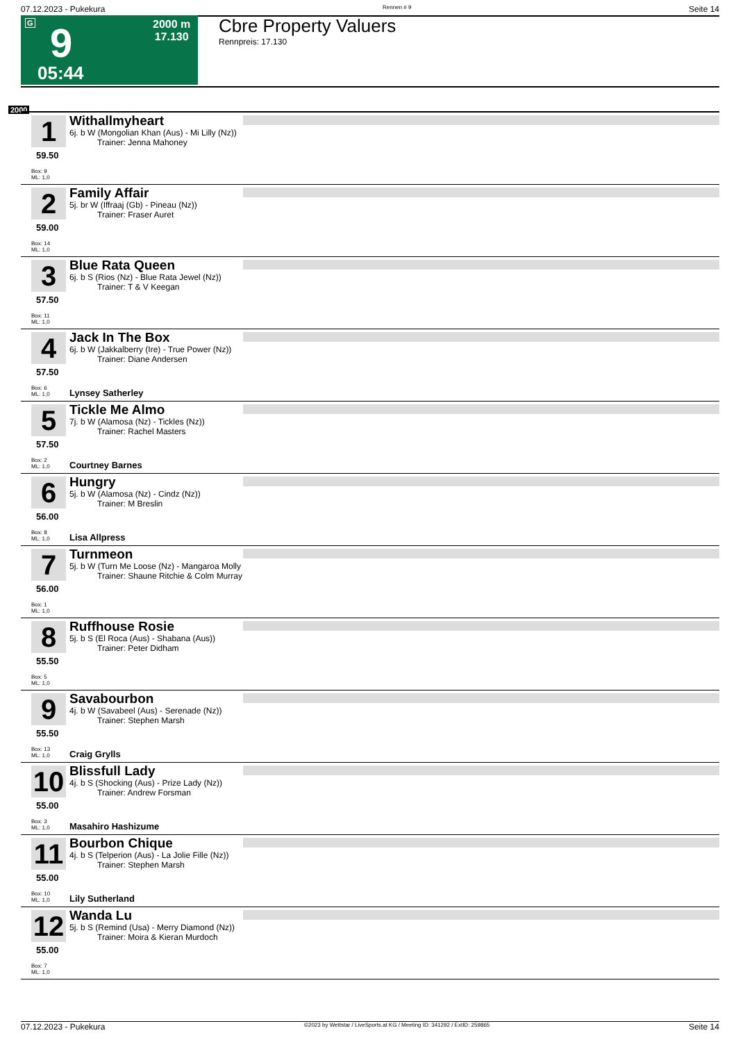07.12.2023 - Pukekura Rennen # 9 Seite 14
G 9 2000 m
17.130
05:44
Cbre Property Valuers
Rennpreis: 17.130
2000
1
59.50
Box: 9
ML: 1,0
Withallmyheart
6j. b W (Mongolian Khan (Aus) - Mi Lilly (Nz))
Trainer: Jenna Mahoney
2
59.00
Box: 14
ML: 1,0
Family Affair
5j. br W (Iffraaj (Gb) - Pineau (Nz))
Trainer: Fraser Auret
3
57.50
Box: 11
ML: 1,0
Blue Rata Queen
6j. b S (Rios (Nz) - Blue Rata Jewel (Nz))
Trainer: T & V Keegan
4
57.50
Box: 6
ML: 1,0
Jack In The Box
6j. b W (Jakkalberry (Ire) - True Power (Nz))
Trainer: Diane Andersen
Lynsey Satherley
5
57.50
Box: 2
ML: 1,0
Tickle Me Almo
7j. b W (Alamosa (Nz) - Tickles (Nz))
Trainer: Rachel Masters
Courtney Barnes
6
56.00
Box: 8
ML: 1,0
Hungry
5j. b W (Alamosa (Nz) - Cindz (Nz))
Trainer: M Breslin
Lisa Allpress
7
56.00
Box: 1
ML: 1,0
Turnmeon
5j. b W (Turn Me Loose (Nz) - Mangaroa Molly
Trainer: Shaune Ritchie & Colm Murray
8
55.50
Box: 5
ML: 1,0
Ruffhouse Rosie
5j. b S (El Roca (Aus) - Shabana (Aus))
Trainer: Peter Didham
9
55.50
Box: 13
ML: 1,0
Savabourbon
4j. b W (Savabeel (Aus) - Serenade (Nz))
Trainer: Stephen Marsh
Craig Grylls
10
55.00
Box: 3
ML: 1,0
Blissfull Lady
4j. b S (Shocking (Aus) - Prize Lady (Nz))
Trainer: Andrew Forsman
Masahiro Hashizume
11
55.00
Box: 10
ML: 1,0
Bourbon Chique
4j. b S (Telperion (Aus) - La Jolie Fille (Nz))
Trainer: Stephen Marsh
Lily Sutherland
12
55.00
Box: 7
ML: 1,0
Wanda Lu
5j. b S (Remind (Usa) - Merry Diamond (Nz))
Trainer: Moira & Kieran Murdoch
07.12.2023 - Pukekura ©2023 by Wettstar / LiveSports.at KG / Meeting ID: 341292 / ExtID: 259865 Seite 14